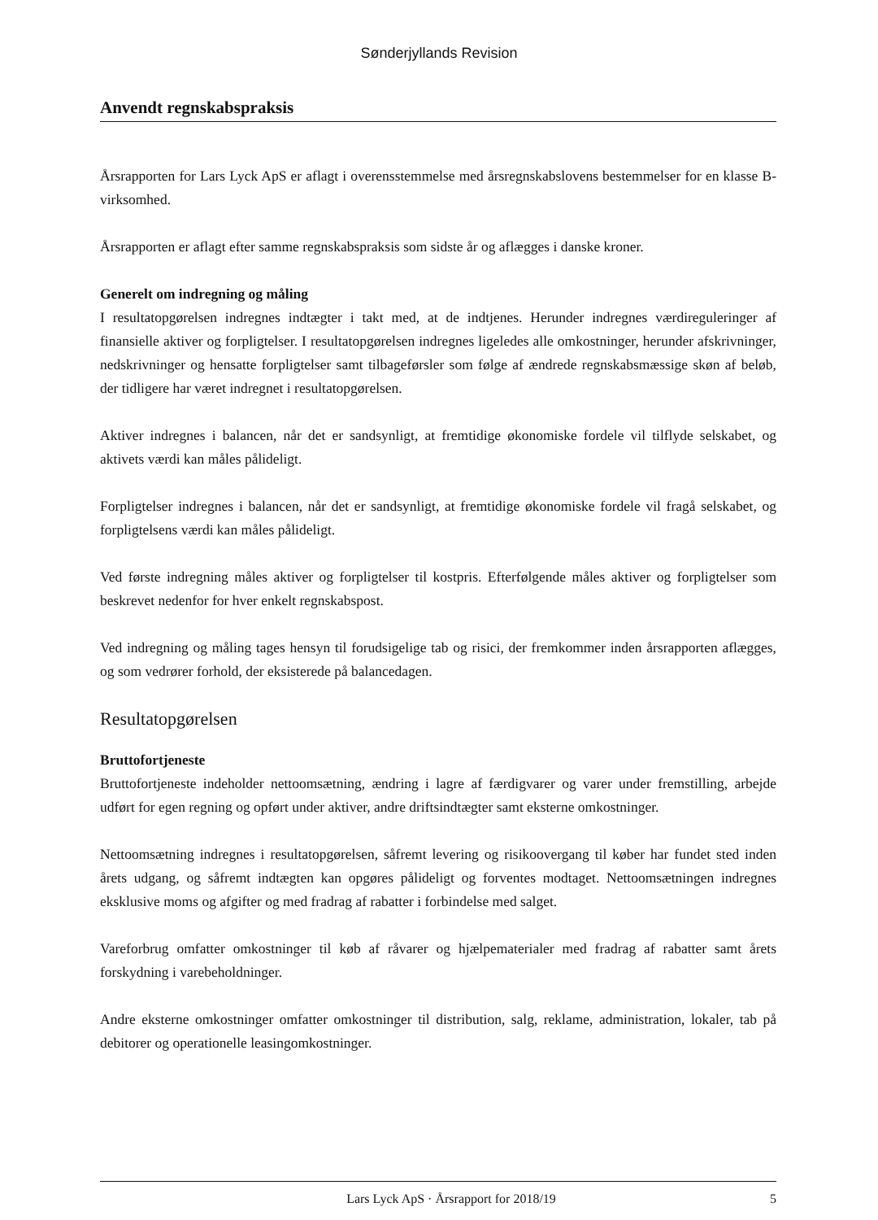Sønderjyllands Revision
Anvendt regnskabspraksis
Årsrapporten for Lars Lyck ApS er aflagt i overensstemmelse med årsregnskabslovens bestemmelser for en klasse B-virksomhed.
Årsrapporten er aflagt efter samme regnskabspraksis som sidste år og aflægges i danske kroner.
Generelt om indregning og måling
I resultatopgørelsen indregnes indtægter i takt med, at de indtjenes. Herunder indregnes værdireguleringer af finansielle aktiver og forpligtelser. I resultatopgørelsen indregnes ligeledes alle omkostninger, herunder afskrivninger, nedskrivninger og hensatte forpligtelser samt tilbageførsler som følge af ændrede regnskabsmæssige skøn af beløb, der tidligere har været indregnet i resultatopgørelsen.
Aktiver indregnes i balancen, når det er sandsynligt, at fremtidige økonomiske fordele vil tilflyde selskabet, og aktivets værdi kan måles pålideligt.
Forpligtelser indregnes i balancen, når det er sandsynligt, at fremtidige økonomiske fordele vil fragå selskabet, og forpligtelsens værdi kan måles pålideligt.
Ved første indregning måles aktiver og forpligtelser til kostpris. Efterfølgende måles aktiver og forpligtelser som beskrevet nedenfor for hver enkelt regnskabspost.
Ved indregning og måling tages hensyn til forudsigelige tab og risici, der fremkommer inden årsrapporten aflægges, og som vedrører forhold, der eksisterede på balancedagen.
Resultatopgørelsen
Bruttofortjeneste
Bruttofortjeneste indeholder nettoomsætning, ændring i lagre af færdigvarer og varer under fremstilling, arbejde udført for egen regning og opført under aktiver, andre driftsindtægter samt eksterne omkostninger.
Nettoomsætning indregnes i resultatopgørelsen, såfremt levering og risikoovergang til køber har fundet sted inden årets udgang, og såfremt indtægten kan opgøres pålideligt og forventes modtaget. Nettoomsætningen indregnes eksklusive moms og afgifter og med fradrag af rabatter i forbindelse med salget.
Vareforbrug omfatter omkostninger til køb af råvarer og hjælpematerialer med fradrag af rabatter samt årets forskydning i varebeholdninger.
Andre eksterne omkostninger omfatter omkostninger til distribution, salg, reklame, administration, lokaler, tab på debitorer og operationelle leasingomkostninger.
Lars Lyck ApS · Årsrapport for 2018/19 5